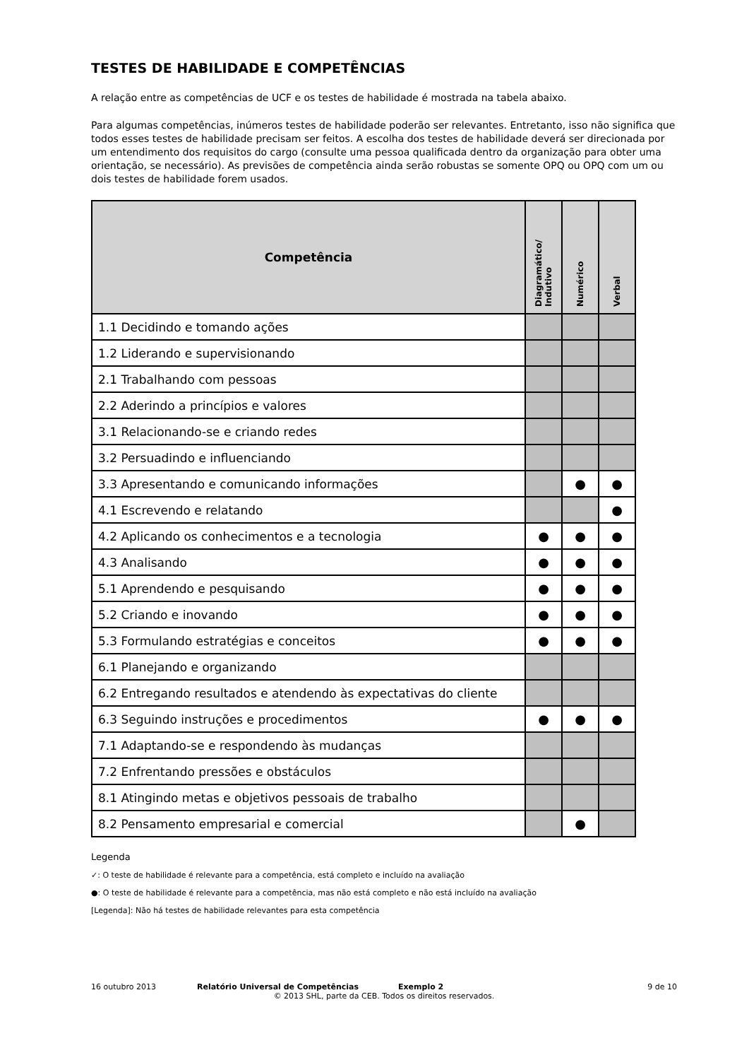TESTES DE HABILIDADE E COMPETÊNCIAS
A relação entre as competências de UCF e os testes de habilidade é mostrada na tabela abaixo.
Para algumas competências, inúmeros testes de habilidade poderão ser relevantes. Entretanto, isso não significa que todos esses testes de habilidade precisam ser feitos. A escolha dos testes de habilidade deverá ser direcionada por um entendimento dos requisitos do cargo (consulte uma pessoa qualificada dentro da organização para obter uma orientação, se necessário). As previsões de competência ainda serão robustas se somente OPQ ou OPQ com um ou dois testes de habilidade forem usados.
| Competência | Diagramático/ Indutivo | Numérico | Verbal |
| --- | --- | --- | --- |
| 1.1 Decidindo e tomando ações | | | |
| 1.2 Liderando e supervisionando | | | |
| 2.1 Trabalhando com pessoas | | | |
| 2.2 Aderindo a princípios e valores | | | |
| 3.1 Relacionando-se e criando redes | | | |
| 3.2 Persuadindo e influenciando | | | |
| 3.3 Apresentando e comunicando informações | | ● | ● |
| 4.1 Escrevendo e relatando | | | ● |
| 4.2 Aplicando os conhecimentos e a tecnologia | ● | ● | ● |
| 4.3 Analisando | ● | ● | ● |
| 5.1 Aprendendo e pesquisando | ● | ● | ● |
| 5.2 Criando e inovando | ● | ● | ● |
| 5.3 Formulando estratégias e conceitos | ● | ● | ● |
| 6.1 Planejando e organizando | | | |
| 6.2 Entregando resultados e atendendo às expectativas do cliente | | | |
| 6.3 Seguindo instruções e procedimentos | ● | ● | ● |
| 7.1 Adaptando-se e respondendo às mudanças | | | |
| 7.2 Enfrentando pressões e obstáculos | | | |
| 8.1 Atingindo metas e objetivos pessoais de trabalho | | | |
| 8.2 Pensamento empresarial e comercial | | ● | |
Legenda
✓: O teste de habilidade é relevante para a competência, está completo e incluído na avaliação
●: O teste de habilidade é relevante para a competência, mas não está completo e não está incluído na avaliação
[Legenda]: Não há testes de habilidade relevantes para esta competência
16 outubro 2013 Relatório Universal de Competências Exemplo 2 9 de 10
© 2013 SHL, parte da CEB. Todos os direitos reservados.